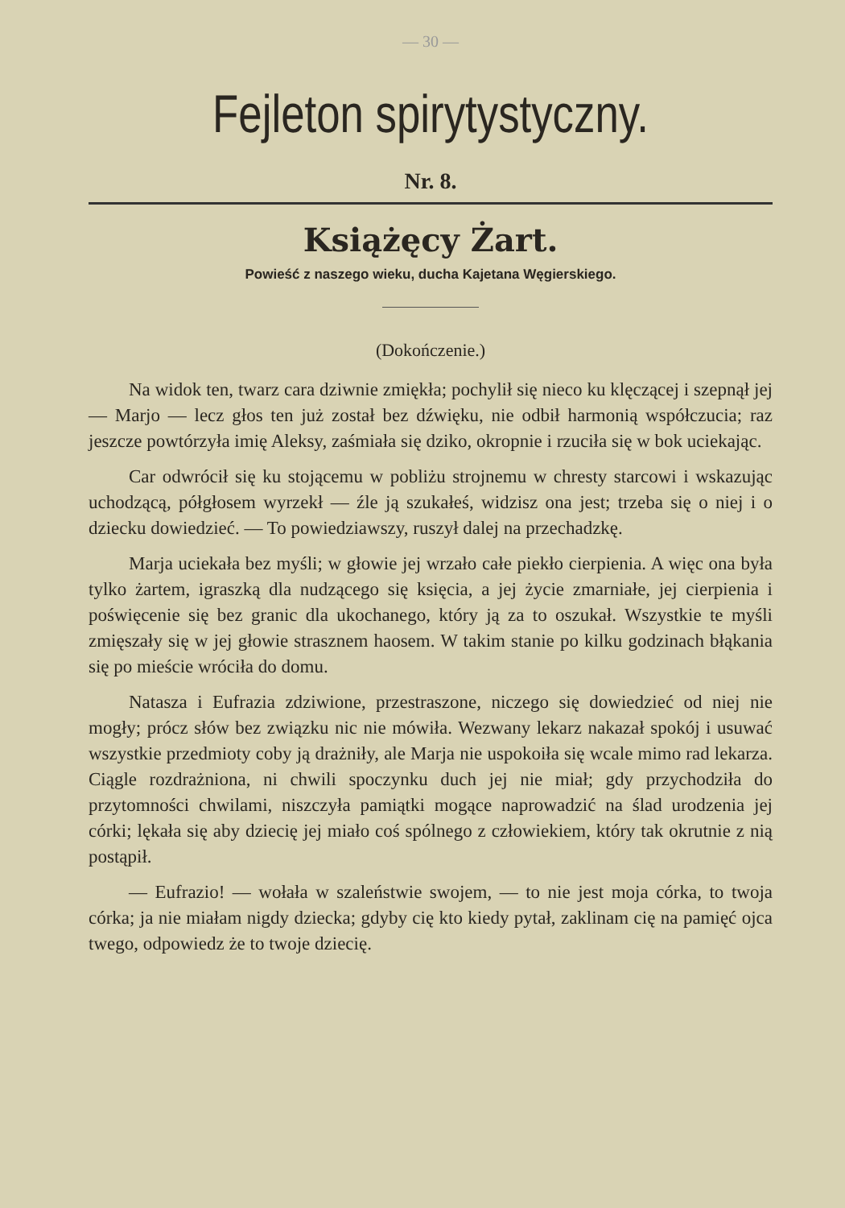— 30 —
Fejleton spirytystyczny.
Nr. 8.
Książęcy Żart.
Powieść z naszego wieku, ducha Kajetana Węgierskiego.
(Dokończenie.)
Na widok ten, twarz cara dziwnie zmiękła; pochylił się nieco ku klęczącej i szepnął jej — Marjo — lecz głos ten już został bez dźwięku, nie odbił harmonią współczucia; raz jeszcze powtórzyła imię Aleksy, zaśmiała się dziko, okropnie i rzuciła się w bok uciekając.
Car odwrócił się ku stojącemu w pobliżu strojnemu w chresty starcowi i wskazując uchodzącą, półgłosem wyrzekł — źle ją szukałeś, widzisz ona jest; trzeba się o niej i o dziecku dowiedzieć. — To powiedziawszy, ruszył dalej na przechadzkę.
Marja uciekała bez myśli; w głowie jej wrzało całe piekło cierpienia. A więc ona była tylko żartem, igraszką dla nudzącego się księcia, a jej życie zmarniałe, jej cierpienia i poświęcenie się bez granic dla ukochanego, który ją za to oszukał. Wszystkie te myśli zmięszały się w jej głowie strasznem haosem. W takim stanie po kilku godzinach błąkania się po mieście wróciła do domu.
Natasza i Eufrazia zdziwione, przestraszone, niczego się dowiedzieć od niej nie mogły; prócz słów bez związku nic nie mówiła. Wezwany lekarz nakazał spokój i usuwać wszystkie przedmioty coby ją drażniły, ale Marja nie uspokoiła się wcale mimo rad lekarza. Ciągle rozdrażniona, ni chwili spoczynku duch jej nie miał; gdy przychodziła do przytomności chwilami, niszczyła pamiątki mogące naprowadzić na ślad urodzenia jej córki; lękała się aby dziecię jej miało coś spólnego z człowiekiem, który tak okrutnie z nią postąpił.
— Eufrazio! — wołała w szaleństwie swojem, — to nie jest moja córka, to twoja córka; ja nie miałam nigdy dziecka; gdyby cię kto kiedy pytał, zaklinam cię na pamięć ojca twego, odpowiedz że to twoje dziecię.